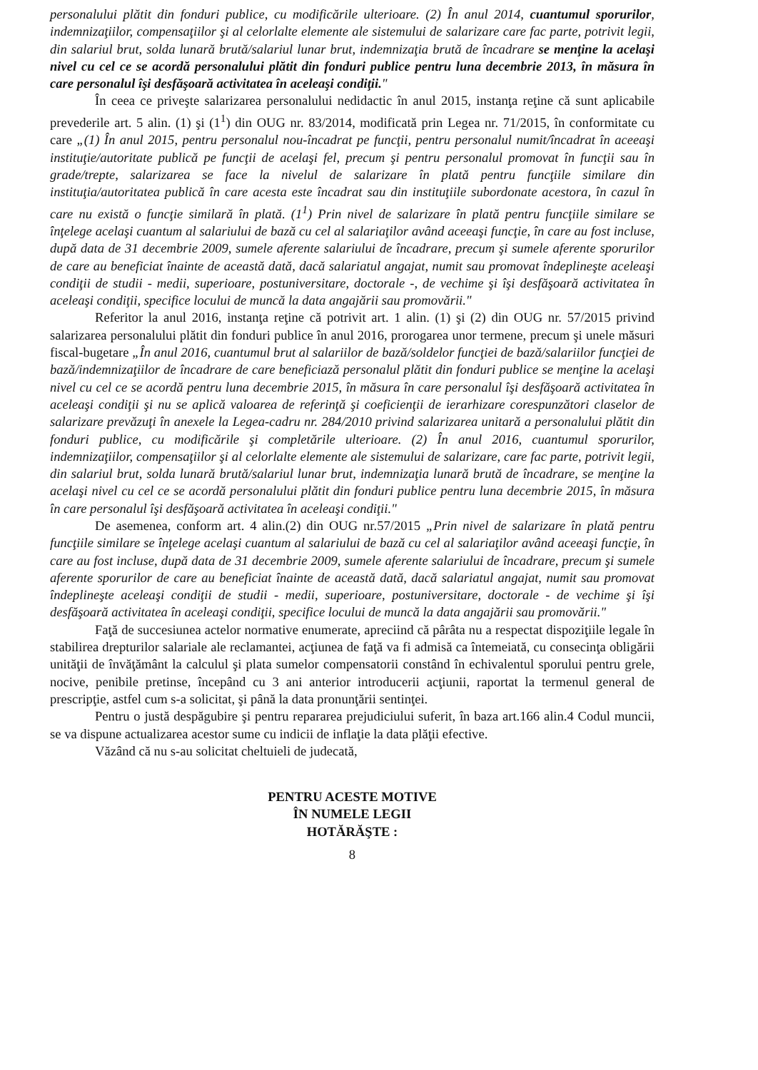personalului plătit din fonduri publice, cu modificările ulterioare. (2) În anul 2014, cuantumul sporurilor, indemnizaţiilor, compensaţiilor şi al celorlalte elemente ale sistemului de salarizare care fac parte, potrivit legii, din salariul brut, solda lunară brută/salariul lunar brut, indemnizaţia brută de încadrare se menţine la acelaşi nivel cu cel ce se acordă personalului plătit din fonduri publice pentru luna decembrie 2013, în măsura în care personalul îşi desfăşoară activitatea în aceleaşi condiţii."
În ceea ce priveşte salarizarea personalului nedidactic în anul 2015, instanţa reţine că sunt aplicabile prevederile art. 5 alin. (1) şi (1<sup>1</sup>) din OUG nr. 83/2014, modificată prin Legea nr. 71/2015, în conformitate cu care „(1) În anul 2015, pentru personalul nou-încadrat pe funcţii, pentru personalul numit/încadrat în aceeaşi instituţie/autoritate publică pe funcţii de acelaşi fel, precum şi pentru personalul promovat în funcţii sau în grade/trepte, salarizarea se face la nivelul de salarizare în plată pentru funcţiile similare din instituţia/autoritatea publică în care acesta este încadrat sau din instituţiile subordonate acestora, în cazul în care nu există o funcţie similară în plată. (1<sup>1</sup>) Prin nivel de salarizare în plată pentru funcţiile similare se înţelege acelaşi cuantum al salariului de bază cu cel al salariaţilor având aceeaşi funcţie, în care au fost incluse, după data de 31 decembrie 2009, sumele aferente salariului de încadrare, precum şi sumele aferente sporurilor de care au beneficiat înainte de această dată, dacă salariatul angajat, numit sau promovat îndeplineşte aceleaşi condiţii de studii - medii, superioare, postuniversitare, doctorale -, de vechime şi îşi desfăşoară activitatea în aceleaşi condiţii, specifice locului de muncă la data angajării sau promovării."
Referitor la anul 2016, instanţa reţine că potrivit art. 1 alin. (1) şi (2) din OUG nr. 57/2015 privind salarizarea personalului plătit din fonduri publice în anul 2016, prorogarea unor termene, precum şi unele măsuri fiscal-bugetare „În anul 2016, cuantumul brut al salariilor de bază/soldelor funcţiei de bază/salariilor funcţiei de bază/indemnizaţiilor de încadrare de care beneficiază personalul plătit din fonduri publice se menţine la acelaşi nivel cu cel ce se acordă pentru luna decembrie 2015, în măsura în care personalul îşi desfăşoară activitatea în aceleaşi condiţii şi nu se aplică valoarea de referinţă şi coeficienţii de ierarhizare corespunzători claselor de salarizare prevăzuţi în anexele la Legea-cadru nr. 284/2010 privind salarizarea unitară a personalului plătit din fonduri publice, cu modificările şi completările ulterioare. (2) În anul 2016, cuantumul sporurilor, indemnizaţiilor, compensaţiilor şi al celorlalte elemente ale sistemului de salarizare, care fac parte, potrivit legii, din salariul brut, solda lunară brută/salariul lunar brut, indemnizaţia lunară brută de încadrare, se menţine la acelaşi nivel cu cel ce se acordă personalului plătit din fonduri publice pentru luna decembrie 2015, în măsura în care personalul îşi desfăşoară activitatea în aceleaşi condiţii."
De asemenea, conform art. 4 alin.(2) din OUG nr.57/2015 „Prin nivel de salarizare în plată pentru funcţiile similare se înţelege acelaşi cuantum al salariului de bază cu cel al salariaţilor având aceeaşi funcţie, în care au fost incluse, după data de 31 decembrie 2009, sumele aferente salariului de încadrare, precum şi sumele aferente sporurilor de care au beneficiat înainte de această dată, dacă salariatul angajat, numit sau promovat îndeplineşte aceleaşi condiţii de studii - medii, superioare, postuniversitare, doctorale - de vechime şi îşi desfăşoară activitatea în aceleaşi condiţii, specifice locului de muncă la data angajării sau promovării."
Faţă de succesiunea actelor normative enumerate, apreciind că pârâta nu a respectat dispoziţiile legale în stabilirea drepturilor salariale ale reclamantei, acţiunea de faţă va fi admisă ca întemeiată, cu consecinţa obligării unităţii de învăţământ la calculul şi plata sumelor compensatorii constând în echivalentul sporului pentru grele, nocive, penibile pretinse, începând cu 3 ani anterior introducerii acţiunii, raportat la termenul general de prescripţie, astfel cum s-a solicitat, şi până la data pronunţării sentinţei.
Pentru o justă despăgubire şi pentru repararea prejudiciului suferit, în baza art.166 alin.4 Codul muncii, se va dispune actualizarea acestor sume cu indicii de inflaţie la data plăţii efective.
Văzând că nu s-au solicitat cheltuieli de judecată,
PENTRU ACESTE MOTIVE
ÎN NUMELE LEGII
HOTĂRĂŞTE :
8